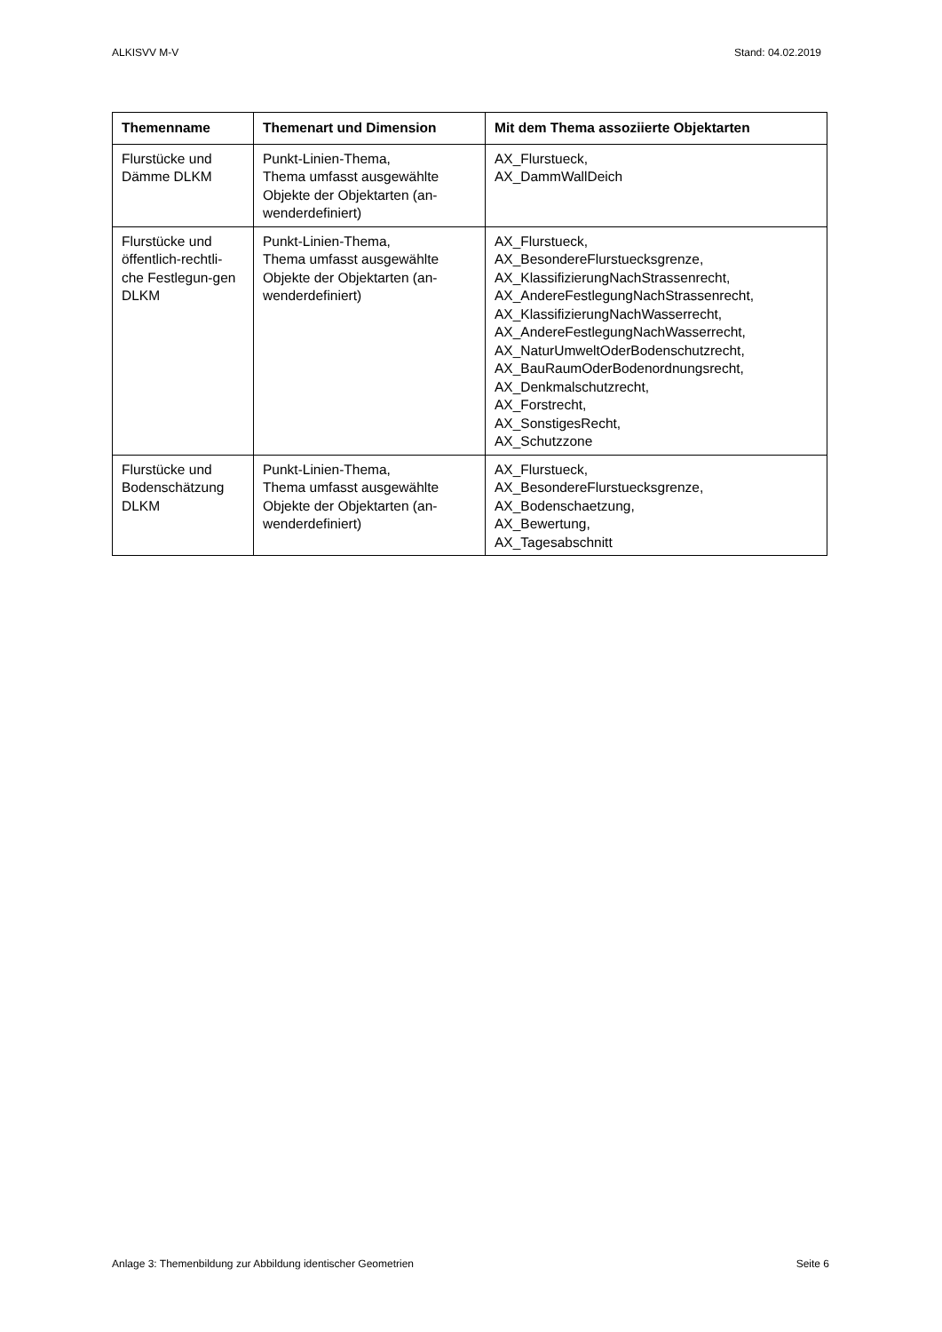ALKISVV M-V Stand: 04.02.2019
| Themenname | Themenart und Dimension | Mit dem Thema assoziierte Objektarten |
| --- | --- | --- |
| Flurstücke und Dämme DLKM | Punkt-Linien-Thema, Thema umfasst ausgewählte Objekte der Objektarten (an-wenderdefiniert) | AX_Flurstueck, AX_DammWallDeich |
| Flurstücke und öffentlich-rechtli-che Festlegun-gen DLKM | Punkt-Linien-Thema, Thema umfasst ausgewählte Objekte der Objektarten (an-wenderdefiniert) | AX_Flurstueck, AX_BesondereFlurstuecksgrenze, AX_KlassifizierungNachStrassenrecht, AX_AndereFestlegungNachStrassenrecht, AX_KlassifizierungNachWasserrecht, AX_AndereFestlegungNachWasserrecht, AX_NaturUmweltOderBodenschutzrecht, AX_BauRaumOderBodenordnungsrecht, AX_Denkmalschutzrecht, AX_Forstrecht, AX_SonstigesRecht, AX_Schutzzone |
| Flurstücke und Bodenschätzung DLKM | Punkt-Linien-Thema, Thema umfasst ausgewählte Objekte der Objektarten (an-wenderdefiniert) | AX_Flurstueck, AX_BesondereFlurstuecksgrenze, AX_Bodenschaetzung, AX_Bewertung, AX_Tagesabschnitt |
Anlage 3: Themenbildung zur Abbildung identischer Geometrien Seite 6